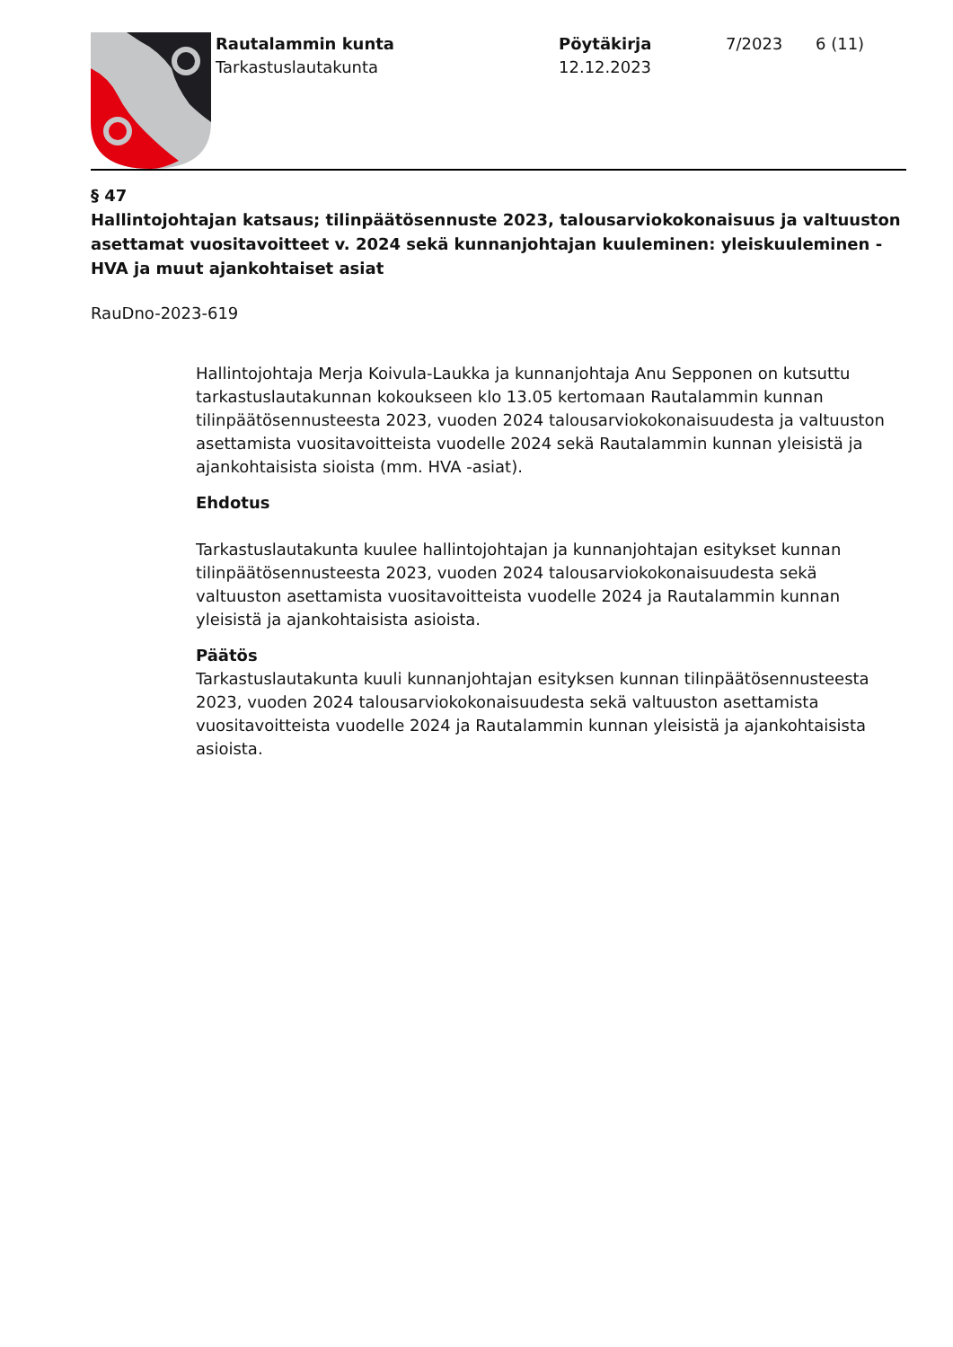Rautalammin kunta
Tarkastuslautakunta
Pöytäkirja
12.12.2023
7/2023 6 (11)
§ 47
Hallintojohtajan katsaus; tilinpäätösennuste 2023, talousarviokokonaisuus ja valtuuston asettamat vuositavoitteet v. 2024 sekä kunnanjohtajan kuuleminen: yleiskuuleminen - HVA ja muut ajankohtaiset asiat
RauDno-2023-619
Hallintojohtaja Merja Koivula-Laukka ja kunnanjohtaja Anu Sepponen on kutsuttu tarkastuslautakunnan kokoukseen klo 13.05 kertomaan Rautalammin kunnan tilinpäätösennusteesta 2023, vuoden 2024 talousarviokokonaisuudesta ja valtuuston asettamista vuositavoitteista vuodelle 2024 sekä Rautalammin kunnan yleisistä ja ajankohtaisista sioista (mm. HVA -asiat).
Ehdotus
Tarkastuslautakunta kuulee hallintojohtajan ja kunnanjohtajan esitykset kunnan tilinpäätösennusteesta 2023, vuoden 2024 talousarviokokonaisuudesta sekä valtuuston asettamista vuositavoitteista vuodelle 2024 ja Rautalammin kunnan yleisistä ja ajankohtaisista asioista.
Päätös
Tarkastuslautakunta kuuli kunnanjohtajan esityksen kunnan tilinpäätösennusteesta 2023, vuoden 2024 talousarviokokonaisuudesta sekä valtuuston asettamista vuositavoitteista vuodelle 2024 ja Rautalammin kunnan yleisistä ja ajankohtaisista asioista.